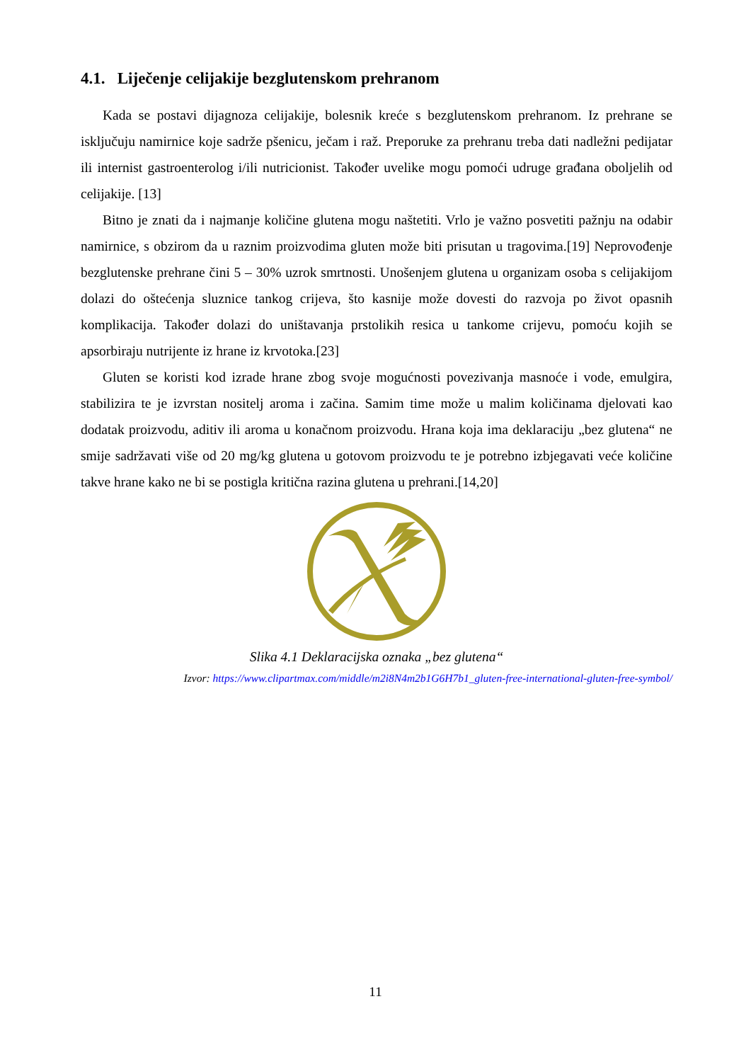4.1. Liječenje celijakije bezglutenskom prehranom
Kada se postavi dijagnoza celijakije, bolesnik kreće s bezglutenskom prehranom. Iz prehrane se isključuju namirnice koje sadrže pšenicu, ječam i raž. Preporuke za prehranu treba dati nadležni pedijatar ili internist gastroenterolog i/ili nutricionist. Također uvelike mogu pomoći udruge građana oboljelih od celijakije. [13]
Bitno je znati da i najmanje količine glutena mogu naštetiti. Vrlo je važno posvetiti pažnju na odabir namirnice, s obzirom da u raznim proizvodima gluten može biti prisutan u tragovima.[19] Neprovođenje bezglutenske prehrane čini 5 – 30% uzrok smrtnosti. Unošenjem glutena u organizam osoba s celijakijom dolazi do oštećenja sluznice tankog crijeva, što kasnije može dovesti do razvoja po život opasnih komplikacija. Također dolazi do uništavanja prstolikih resica u tankome crijevu, pomoću kojih se apsorbiraju nutrijente iz hrane iz krvotoka.[23]
Gluten se koristi kod izrade hrane zbog svoje mogućnosti povezivanja masnoće i vode, emulgira, stabilizira te je izvrstan nositelj aroma i začina. Samim time može u malim količinama djelovati kao dodatak proizvodu, aditiv ili aroma u konačnom proizvodu. Hrana koja ima deklaraciju „bez glutena“ ne smije sadržavati više od 20 mg/kg glutena u gotovom proizvodu te je potrebno izbjegavati veće količine takve hrane kako ne bi se postigla kritična razina glutena u prehrani.[14,20]
Slika 4.1 Deklaracijska oznaka „bez glutena“
Izvor: https://www.clipartmax.com/middle/m2i8N4m2b1G6H7b1_gluten-free-international-gluten-free-symbol/
11